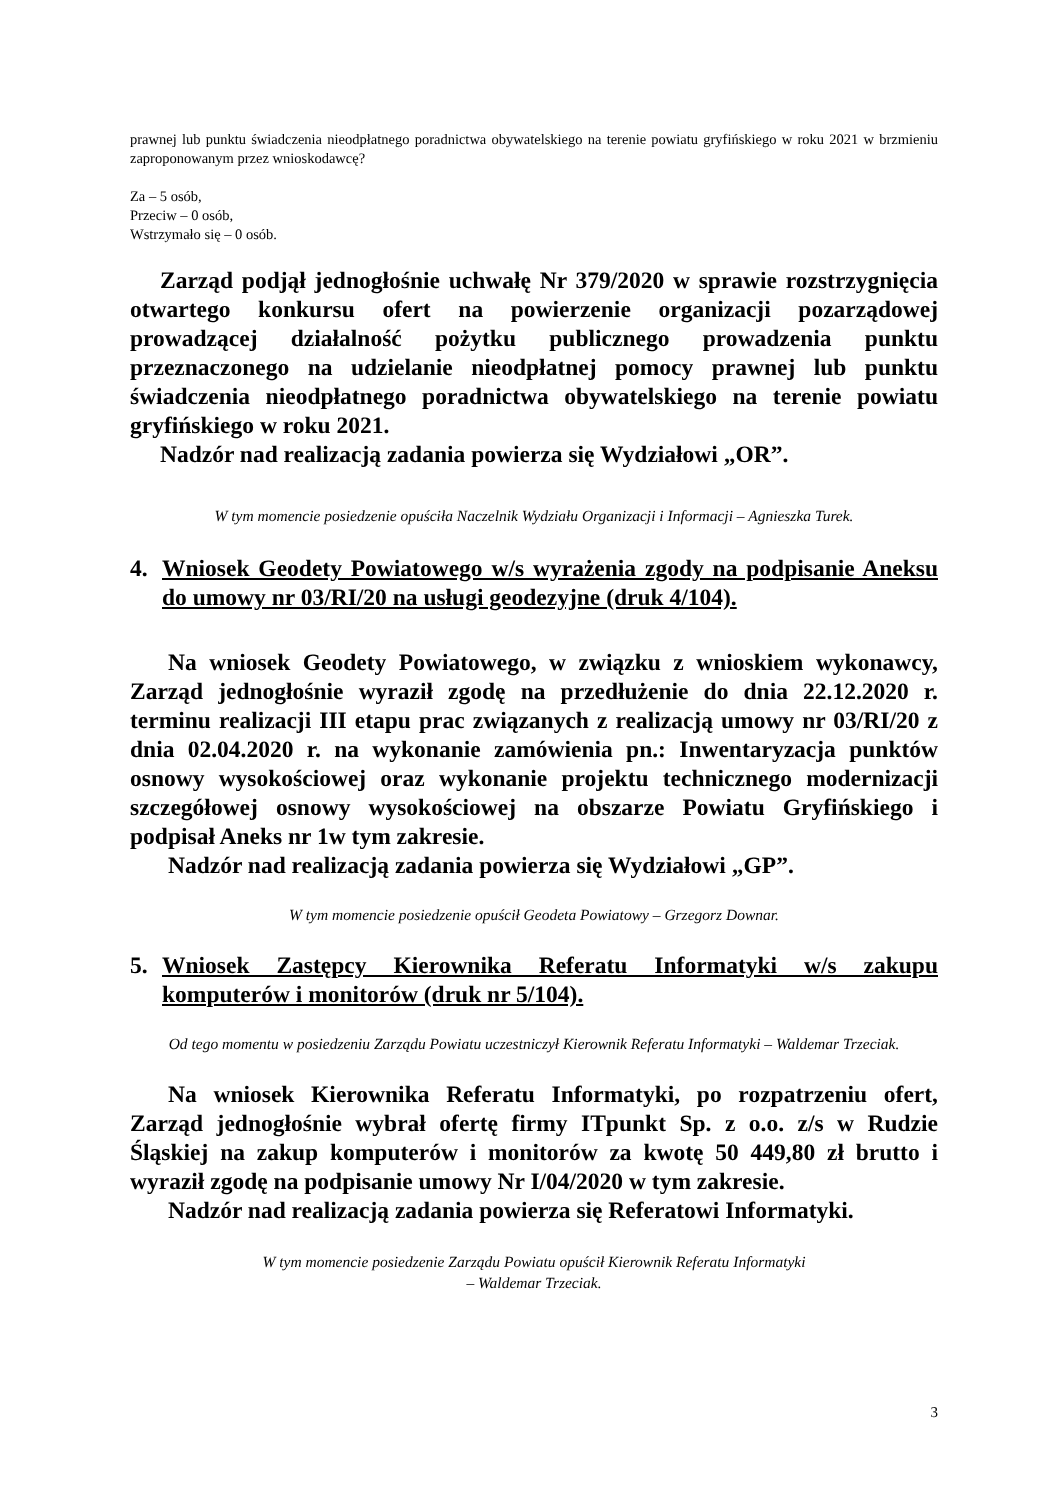prawnej lub punktu świadczenia nieodpłatnego poradnictwa obywatelskiego na terenie powiatu gryfińskiego w roku 2021 w brzmieniu zaproponowanym przez wnioskodawcę?
Za – 5 osób,
Przeciw – 0 osób,
Wstrzymało się – 0 osób.
Zarząd podjął jednogłośnie uchwałę Nr 379/2020 w sprawie rozstrzygnięcia otwartego konkursu ofert na powierzenie organizacji pozarządowej prowadzącej działalność pożytku publicznego prowadzenia punktu przeznaczonego na udzielanie nieodpłatnej pomocy prawnej lub punktu świadczenia nieodpłatnego poradnictwa obywatelskiego na terenie powiatu gryfińskiego w roku 2021.
Nadzór nad realizacją zadania powierza się Wydziałowi „OR”.
W tym momencie posiedzenie opuściła Naczelnik Wydziału Organizacji i Informacji – Agnieszka Turek.
4. Wniosek Geodety Powiatowego w/s wyrażenia zgody na podpisanie Aneksu do umowy nr 03/RI/20 na usługi geodezyjne (druk 4/104).
Na wniosek Geodety Powiatowego, w związku z wnioskiem wykonawcy, Zarząd jednogłośnie wyraził zgodę na przedłużenie do dnia 22.12.2020 r. terminu realizacji III etapu prac związanych z realizacją umowy nr 03/RI/20 z dnia 02.04.2020 r. na wykonanie zamówienia pn.: Inwentaryzacja punktów osnowy wysokościowej oraz wykonanie projektu technicznego modernizacji szczegółowej osnowy wysokościowej na obszarze Powiatu Gryfińskiego i podpisał Aneks nr 1w tym zakresie.
Nadzór nad realizacją zadania powierza się Wydziałowi „GP”.
W tym momencie posiedzenie opuścił Geodeta Powiatowy – Grzegorz Downar.
5. Wniosek Zastępcy Kierownika Referatu Informatyki w/s zakupu komputerów i monitorów (druk nr 5/104).
Od tego momentu w posiedzeniu Zarządu Powiatu uczestniczył Kierownik Referatu Informatyki – Waldemar Trzeciak.
Na wniosek Kierownika Referatu Informatyki, po rozpatrzeniu ofert, Zarząd jednogłośnie wybrał ofertę firmy ITpunkt Sp. z o.o. z/s w Rudzie Śląskiej na zakup komputerów i monitorów za kwotę 50 449,80 zł brutto i wyraził zgodę na podpisanie umowy Nr I/04/2020 w tym zakresie.
Nadzór nad realizacją zadania powierza się Referatowi Informatyki.
W tym momencie posiedzenie Zarządu Powiatu opuścił Kierownik Referatu Informatyki
– Waldemar Trzeciak.
3